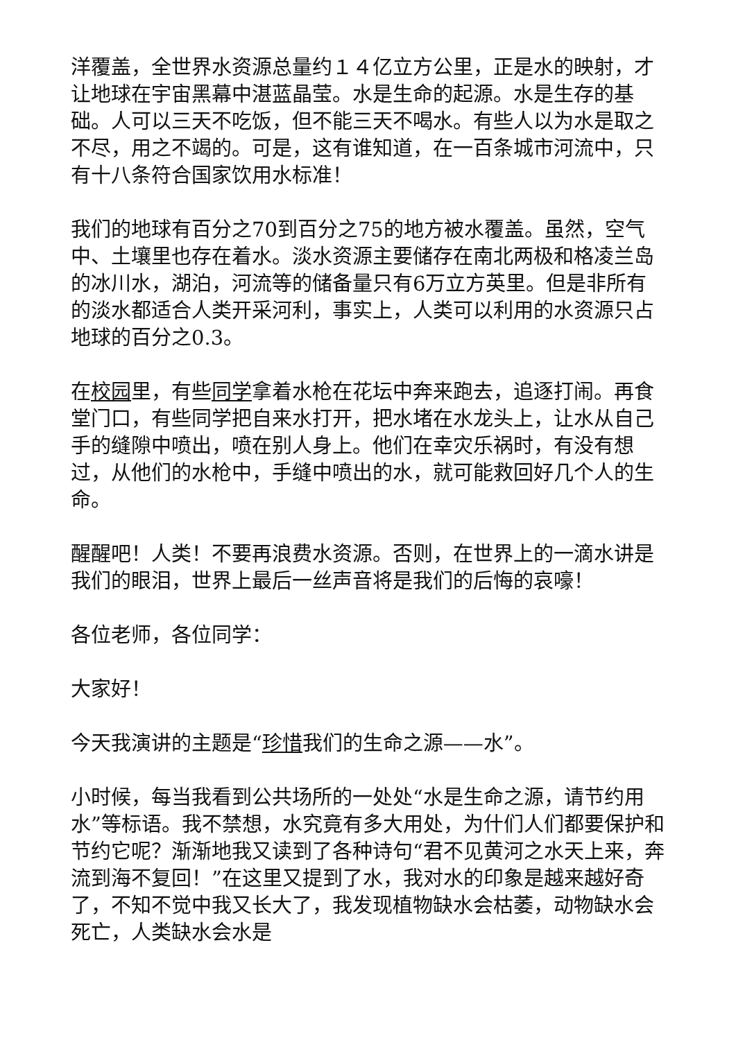洋覆盖，全世界水资源总量约１４亿立方公里，正是水的映射，才让地球在宇宙黑幕中湛蓝晶莹。水是生命的起源。水是生存的基础。人可以三天不吃饭，但不能三天不喝水。有些人以为水是取之不尽，用之不竭的。可是，这有谁知道，在一百条城市河流中，只有十八条符合国家饮用水标准！
我们的地球有百分之70到百分之75的地方被水覆盖。虽然，空气中、土壤里也存在着水。淡水资源主要储存在南北两极和格凌兰岛的冰川水，湖泊，河流等的储备量只有6万立方英里。但是非所有的淡水都适合人类开采河利，事实上，人类可以利用的水资源只占地球的百分之0.3。
在校园里，有些同学拿着水枪在花坛中奔来跑去，追逐打闹。再食堂门口，有些同学把自来水打开，把水堵在水龙头上，让水从自己手的缝隙中喷出，喷在别人身上。他们在幸灾乐祸时，有没有想过，从他们的水枪中，手缝中喷出的水，就可能救回好几个人的生命。
醒醒吧！人类！不要再浪费水资源。否则，在世界上的一滴水讲是我们的眼泪，世界上最后一丝声音将是我们的后悔的哀嚎！
各位老师，各位同学：
大家好！
今天我演讲的主题是“珍惜我们的生命之源——水”。
小时候，每当我看到公共场所的一处处“水是生命之源，请节约用水”等标语。我不禁想，水究竟有多大用处，为什们人们都要保护和节约它呢？渐渐地我又读到了各种诗句“君不见黄河之水天上来，奔流到海不复回！”在这里又提到了水，我对水的印象是越来越好奇了，不知不觉中我又长大了，我发现植物缺水会枯萎，动物缺水会死亡，人类缺水会水是